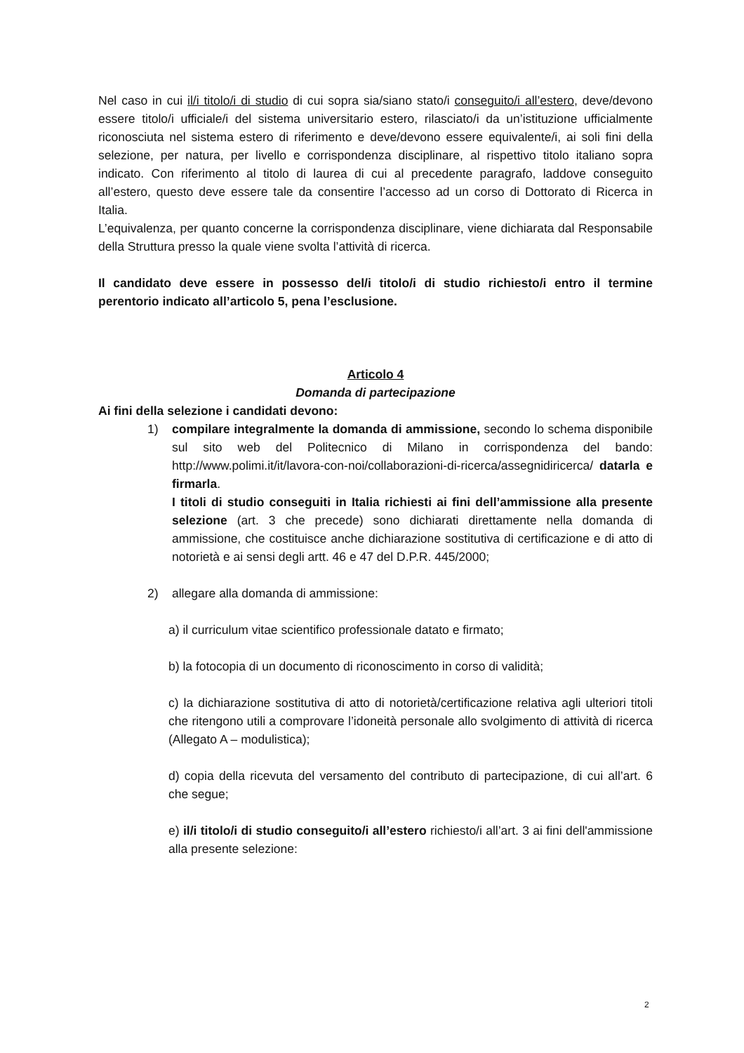Nel caso in cui il/i titolo/i di studio di cui sopra sia/siano stato/i conseguito/i all’estero, deve/devono essere titolo/i ufficiale/i del sistema universitario estero, rilasciato/i da un’istituzione ufficialmente riconosciuta nel sistema estero di riferimento e deve/devono essere equivalente/i, ai soli fini della selezione, per natura, per livello e corrispondenza disciplinare, al rispettivo titolo italiano sopra indicato. Con riferimento al titolo di laurea di cui al precedente paragrafo, laddove conseguito all’estero, questo deve essere tale da consentire l’accesso ad un corso di Dottorato di Ricerca in Italia.
L’equivalenza, per quanto concerne la corrispondenza disciplinare, viene dichiarata dal Responsabile della Struttura presso la quale viene svolta l’attività di ricerca.
Il candidato deve essere in possesso del/i titolo/i di studio richiesto/i entro il termine perentorio indicato all’articolo 5, pena l’esclusione.
Articolo 4
Domanda di partecipazione
Ai fini della selezione i candidati devono:
1) compilare integralmente la domanda di ammissione, secondo lo schema disponibile sul sito web del Politecnico di Milano in corrispondenza del bando: http://www.polimi.it/it/lavora-con-noi/collaborazioni-di-ricerca/assegnidiricerca/ datarla e firmarla.
I titoli di studio conseguiti in Italia richiesti ai fini dell’ammissione alla presente selezione (art. 3 che precede) sono dichiarati direttamente nella domanda di ammissione, che costituisce anche dichiarazione sostitutiva di certificazione e di atto di notorietà e ai sensi degli artt. 46 e 47 del D.P.R. 445/2000;
2) allegare alla domanda di ammissione:
a) il curriculum vitae scientifico professionale datato e firmato;
b) la fotocopia di un documento di riconoscimento in corso di validità;
c) la dichiarazione sostitutiva di atto di notorietà/certificazione relativa agli ulteriori titoli che ritengono utili a comprovare l’idoneità personale allo svolgimento di attività di ricerca (Allegato A – modulistica);
d) copia della ricevuta del versamento del contributo di partecipazione, di cui all’art. 6 che segue;
e) il/i titolo/i di studio conseguito/i all’estero richiesto/i all’art. 3 ai fini dell'ammissione alla presente selezione:
2